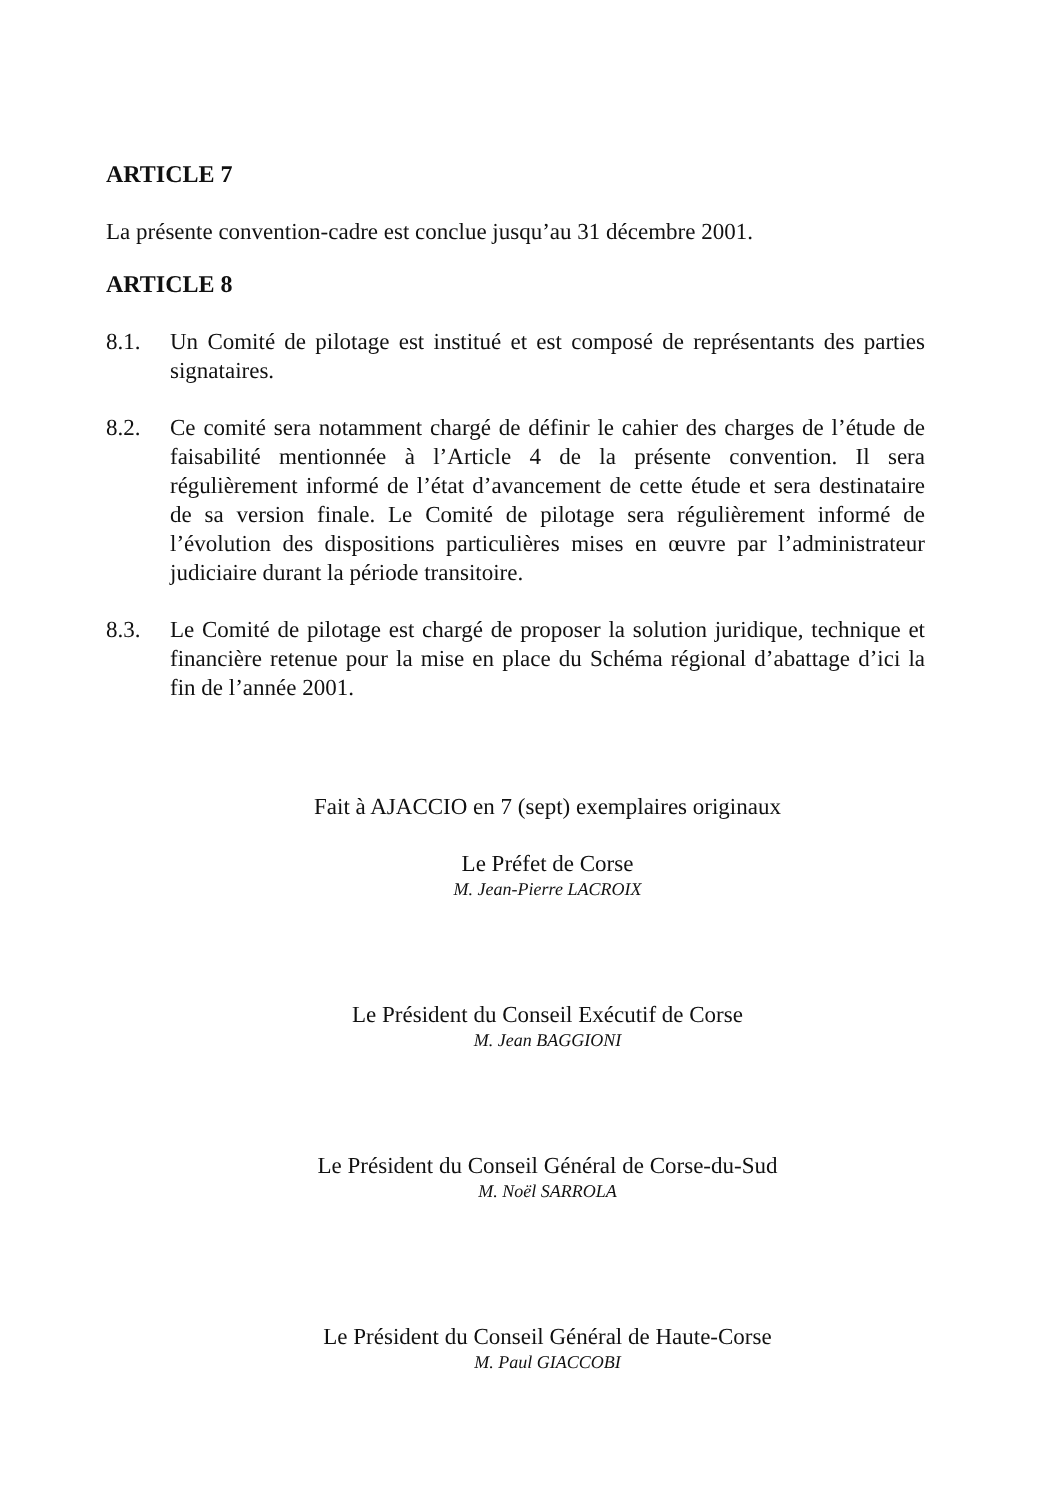ARTICLE 7
La présente convention-cadre est conclue jusqu’au 31 décembre 2001.
ARTICLE 8
8.1. Un Comité de pilotage est institué et est composé de représentants des parties signataires.
8.2. Ce comité sera notamment chargé de définir le cahier des charges de l’étude de faisabilité mentionnée à l’Article 4 de la présente convention. Il sera régulièrement informé de l’état d’avancement de cette étude et sera destinataire de sa version finale. Le Comité de pilotage sera régulièrement informé de l’évolution des dispositions particulières mises en œuvre par l’administrateur judiciaire durant la période transitoire.
8.3. Le Comité de pilotage est chargé de proposer la solution juridique, technique et financière retenue pour la mise en place du Schéma régional d’abattage d’ici la fin de l’année 2001.
Fait à AJACCIO en 7 (sept) exemplaires originaux
Le Préfet de Corse
M. Jean-Pierre LACROIX
Le Président du Conseil Exécutif de Corse
M. Jean BAGGIONI
Le Président du Conseil Général de Corse-du-Sud
M. Noël SARROLA
Le Président du Conseil Général de Haute-Corse
M. Paul GIACCOBI